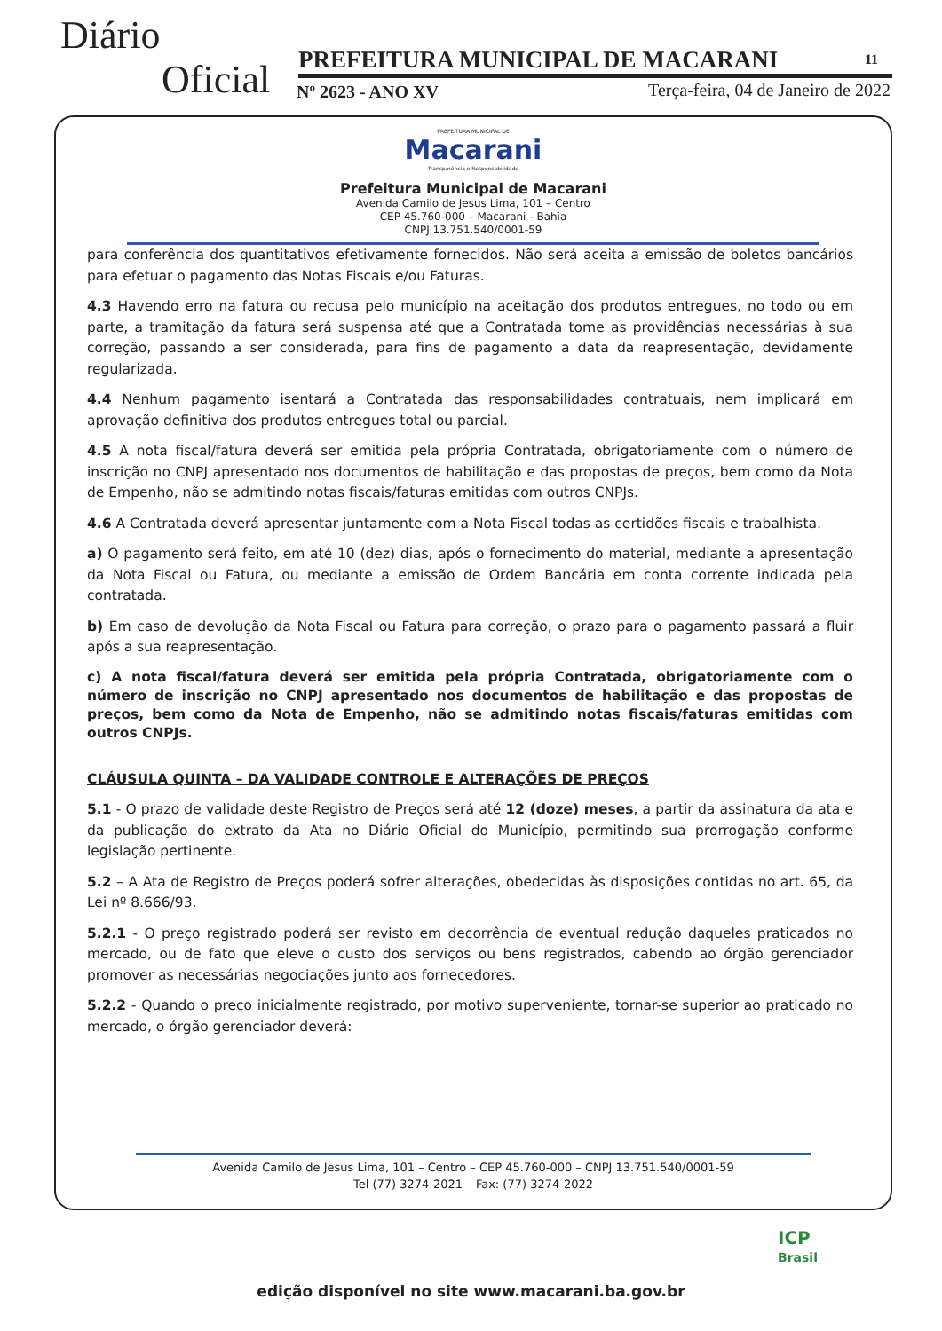Diário
Oficial
PREFEITURA MUNICIPAL DE MACARANI
11
Nº 2623 - ANO XV
Terça-feira, 04 de Janeiro de 2022
PREFEITURA MUNICIPAL DE
Macarani
Transparência e Responsabilidade
Prefeitura Municipal de Macarani
Avenida Camilo de Jesus Lima, 101 – Centro
CEP 45.760-000 – Macarani - Bahia
CNPJ 13.751.540/0001-59
para conferência dos quantitativos efetivamente fornecidos. Não será aceita a emissão de boletos bancários para efetuar o pagamento das Notas Fiscais e/ou Faturas.
4.3 Havendo erro na fatura ou recusa pelo município na aceitação dos produtos entregues, no todo ou em parte, a tramitação da fatura será suspensa até que a Contratada tome as providências necessárias à sua correção, passando a ser considerada, para fins de pagamento a data da reapresentação, devidamente regularizada.
4.4 Nenhum pagamento isentará a Contratada das responsabilidades contratuais, nem implicará em aprovação definitiva dos produtos entregues total ou parcial.
4.5 A nota fiscal/fatura deverá ser emitida pela própria Contratada, obrigatoriamente com o número de inscrição no CNPJ apresentado nos documentos de habilitação e das propostas de preços, bem como da Nota de Empenho, não se admitindo notas fiscais/faturas emitidas com outros CNPJs.
4.6 A Contratada deverá apresentar juntamente com a Nota Fiscal todas as certidões fiscais e trabalhista.
a) O pagamento será feito, em até 10 (dez) dias, após o fornecimento do material, mediante a apresentação da Nota Fiscal ou Fatura, ou mediante a emissão de Ordem Bancária em conta corrente indicada pela contratada.
b) Em caso de devolução da Nota Fiscal ou Fatura para correção, o prazo para o pagamento passará a fluir após a sua reapresentação.
c) A nota fiscal/fatura deverá ser emitida pela própria Contratada, obrigatoriamente com o número de inscrição no CNPJ apresentado nos documentos de habilitação e das propostas de preços, bem como da Nota de Empenho, não se admitindo notas fiscais/faturas emitidas com outros CNPJs.
CLÁUSULA QUINTA – DA VALIDADE CONTROLE E ALTERAÇÕES DE PREÇOS
5.1 - O prazo de validade deste Registro de Preços será até 12 (doze) meses, a partir da assinatura da ata e da publicação do extrato da Ata no Diário Oficial do Município, permitindo sua prorrogação conforme legislação pertinente.
5.2 – A Ata de Registro de Preços poderá sofrer alterações, obedecidas às disposições contidas no art. 65, da Lei nº 8.666/93.
5.2.1 - O preço registrado poderá ser revisto em decorrência de eventual redução daqueles praticados no mercado, ou de fato que eleve o custo dos serviços ou bens registrados, cabendo ao órgão gerenciador promover as necessárias negociações junto aos fornecedores.
5.2.2 - Quando o preço inicialmente registrado, por motivo superveniente, tornar-se superior ao praticado no mercado, o órgão gerenciador deverá:
Avenida Camilo de Jesus Lima, 101 – Centro – CEP 45.760-000 – CNPJ 13.751.540/0001-59
Tel (77) 3274-2021 – Fax: (77) 3274-2022
ICP
Brasil
edição disponível no site www.macarani.ba.gov.br